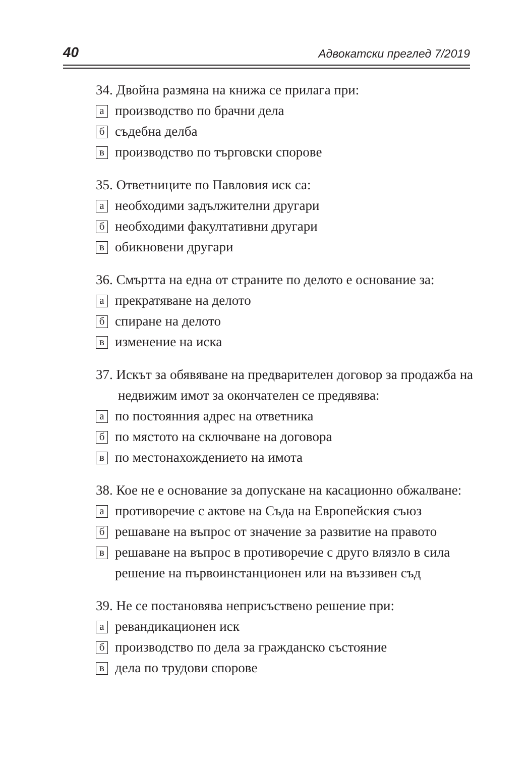40 Адвокатски преглед 7/2019
34. Двойна размяна на книжа се прилага при:
апроизводство по брачни дела
бсъдебна делба
впроизводство по търговски спорове
35. Ответниците по Павловия иск са:
анеобходими задължителни другари
бнеобходими факултативни другари
вобикновени другари
36. Смъртта на една от страните по делото е основание за:
апрекратяване на делото
бспиране на делото
визменение на иска
37. Искът за обявяване на предварителен договор за продажба на недвижим имот за окончателен се предявява:
апо постоянния адрес на ответника
бпо мястото на сключване на договора
впо местонахождението на имота
38. Кое не е основание за допускане на касационно обжалване:
апротиворечие с актове на Съда на Европейския съюз
брешаване на въпрос от значение за развитие на правото
врешаване на въпрос в противоречие с друго влязло в сила решение на първоинстанционен или на въззивен съд
39. Не се постановява неприсъствено решение при:
аревандикационен иск
бпроизводство по дела за гражданско състояние
вдела по трудови спорове